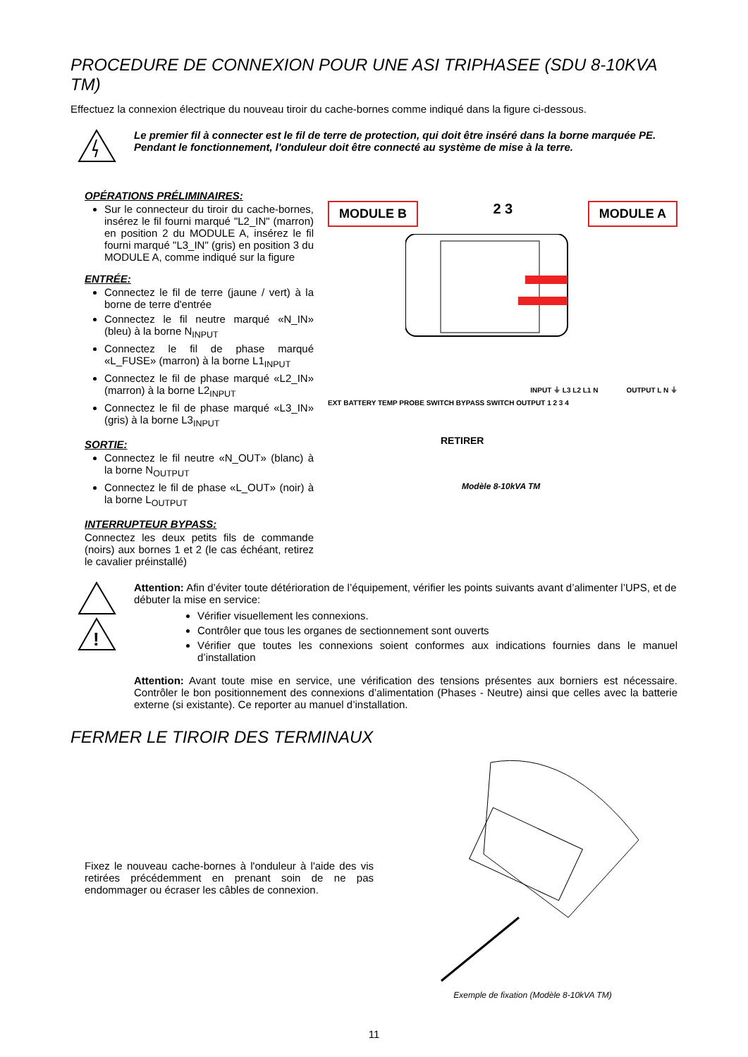PROCEDURE DE CONNEXION POUR UNE ASI TRIPHASEE (SDU 8-10KVA TM)
Effectuez la connexion électrique du nouveau tiroir du cache-bornes comme indiqué dans la figure ci-dessous.
Le premier fil à connecter est le fil de terre de protection, qui doit être inséré dans la borne marquée PE. Pendant le fonctionnement, l'onduleur doit être connecté au système de mise à la terre.
OPÉRATIONS PRÉLIMINAIRES:
Sur le connecteur du tiroir du cache-bornes, insérez le fil fourni marqué "L2_IN" (marron) en position 2 du MODULE A, insérez le fil fourni marqué "L3_IN" (gris) en position 3 du MODULE A, comme indiqué sur la figure
ENTRÉE:
Connectez le fil de terre (jaune / vert) à la borne de terre d'entrée
Connectez le fil neutre marqué «N_IN» (bleu) à la borne N<sub>INPUT</sub>
Connectez le fil de phase marqué «L_FUSE» (marron) à la borne L1<sub>INPUT</sub>
Connectez le fil de phase marqué «L2_IN» (marron) à la borne L2<sub>INPUT</sub>
Connectez le fil de phase marqué «L3_IN» (gris) à la borne L3<sub>INPUT</sub>
SORTIE:
Connectez le fil neutre «N_OUT» (blanc) à la borne N<sub>OUTPUT</sub>
Connectez le fil de phase «L_OUT» (noir) à la borne L<sub>OUTPUT</sub>
INTERRUPTEUR BYPASS:
Connectez les deux petits fils de commande (noirs) aux bornes 1 et 2 (le cas échéant, retirez le cavalier préinstallé)
MODULE B 2 3 MODULE A
INPUT ⏚ L3 L2 L1 N OUTPUT L N ⏚
EXT BATTERY TEMP PROBE SWITCH BYPASS SWITCH OUTPUT 1 2 3 4
RETIRER
Modèle 8-10kVA TM
!
Attention: Afin d’éviter toute détérioration de l’équipement, vérifier les points suivants avant d’alimenter l’UPS, et de débuter la mise en service:
Vérifier visuellement les connexions.
Contrôler que tous les organes de sectionnement sont ouverts
Vérifier que toutes les connexions soient conformes aux indications fournies dans le manuel d’installation
Attention: Avant toute mise en service, une vérification des tensions présentes aux borniers est nécessaire. Contrôler le bon positionnement des connexions d’alimentation (Phases - Neutre) ainsi que celles avec la batterie externe (si existante). Ce reporter au manuel d’installation.
FERMER LE TIROIR DES TERMINAUX
Fixez le nouveau cache-bornes à l'onduleur à l'aide des vis retirées précédemment en prenant soin de ne pas endommager ou écraser les câbles de connexion.
Exemple de fixation (Modèle 8-10kVA TM)
11